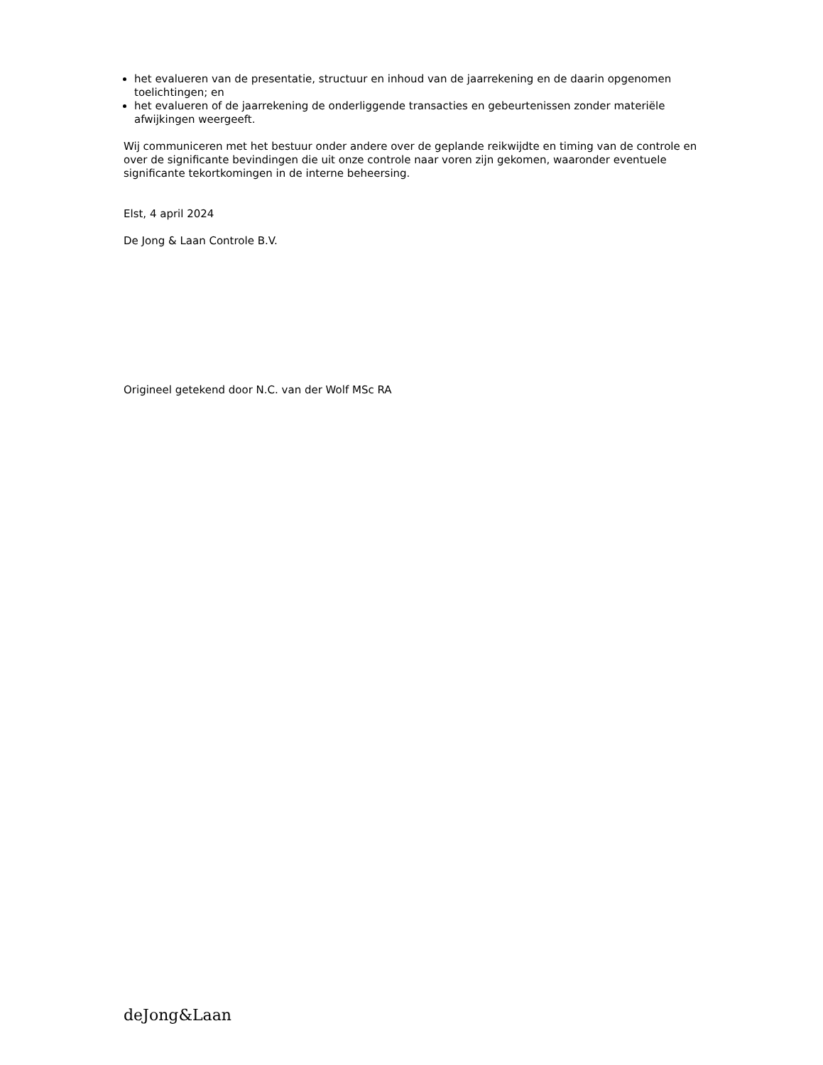het evalueren van de presentatie, structuur en inhoud van de jaarrekening en de daarin opgenomen toelichtingen; en
het evalueren of de jaarrekening de onderliggende transacties en gebeurtenissen zonder materiële afwijkingen weergeeft.
Wij communiceren met het bestuur onder andere over de geplande reikwijdte en timing van de controle en over de significante bevindingen die uit onze controle naar voren zijn gekomen, waaronder eventuele significante tekortkomingen in de interne beheersing.
Elst, 4 april 2024
De Jong & Laan Controle B.V.
Origineel getekend door N.C. van der Wolf MSc RA
deJong&Laan